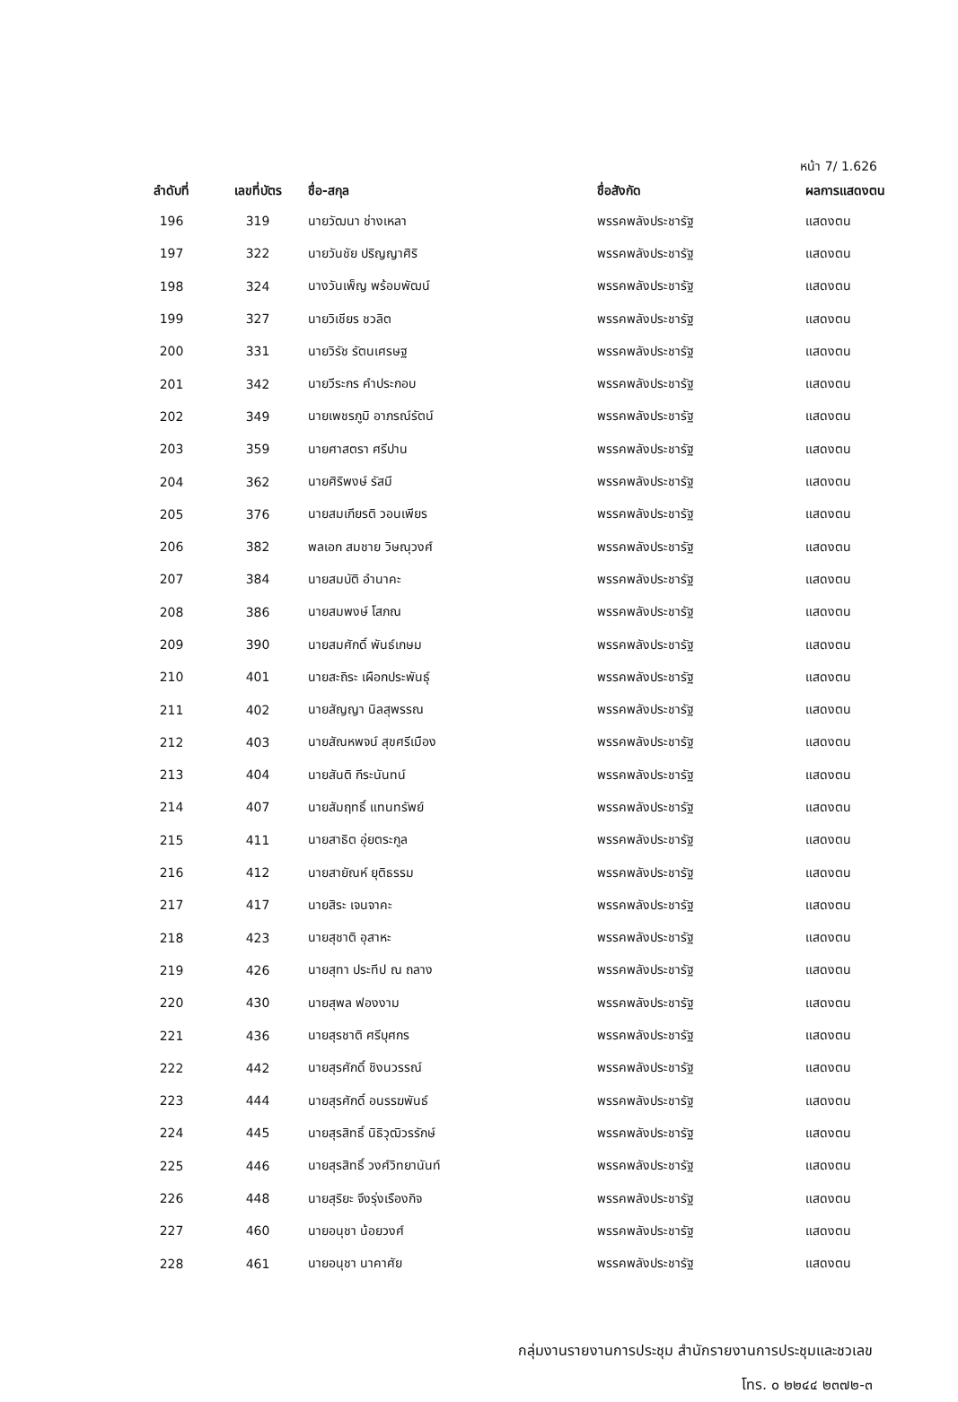หน้า 7/ 1.626
| ลำดับที่ | เลขที่บัตร | ชื่อ-สกุล | ชื่อสังกัด | ผลการแสดงตน |
| --- | --- | --- | --- | --- |
| 196 | 319 | นายวัฒนา ช่างเหลา | พรรคพลังประชารัฐ | แสดงตน |
| 197 | 322 | นายวันชัย ปริญญาศิริ | พรรคพลังประชารัฐ | แสดงตน |
| 198 | 324 | นางวันเพ็ญ พร้อมพัฒน์ | พรรคพลังประชารัฐ | แสดงตน |
| 199 | 327 | นายวิเชียร ชวลิต | พรรคพลังประชารัฐ | แสดงตน |
| 200 | 331 | นายวิรัช รัตนเศรษฐ | พรรคพลังประชารัฐ | แสดงตน |
| 201 | 342 | นายวีระกร คำประกอบ | พรรคพลังประชารัฐ | แสดงตน |
| 202 | 349 | นายเพชรภูมิ อาภรณ์รัตน์ | พรรคพลังประชารัฐ | แสดงตน |
| 203 | 359 | นายศาสตรา ศรีปาน | พรรคพลังประชารัฐ | แสดงตน |
| 204 | 362 | นายศิริพงษ์ รัสมี | พรรคพลังประชารัฐ | แสดงตน |
| 205 | 376 | นายสมเกียรติ วอนเพียร | พรรคพลังประชารัฐ | แสดงตน |
| 206 | 382 | พลเอก สมชาย วิษณุวงศ์ | พรรคพลังประชารัฐ | แสดงตน |
| 207 | 384 | นายสมบัติ อำนาคะ | พรรคพลังประชารัฐ | แสดงตน |
| 208 | 386 | นายสมพงษ์ โสภณ | พรรคพลังประชารัฐ | แสดงตน |
| 209 | 390 | นายสมศักดิ์ พันธ์เกษม | พรรคพลังประชารัฐ | แสดงตน |
| 210 | 401 | นายสะถิระ เผือกประพันธุ์ | พรรคพลังประชารัฐ | แสดงตน |
| 211 | 402 | นายสัญญา นิลสุพรรณ | พรรคพลังประชารัฐ | แสดงตน |
| 212 | 403 | นายสัณหพจน์ สุขศรีเมือง | พรรคพลังประชารัฐ | แสดงตน |
| 213 | 404 | นายสันติ กีระนันทน์ | พรรคพลังประชารัฐ | แสดงตน |
| 214 | 407 | นายสัมฤทธิ์ แทนทรัพย์ | พรรคพลังประชารัฐ | แสดงตน |
| 215 | 411 | นายสาธิต อุ่ยตระกูล | พรรคพลังประชารัฐ | แสดงตน |
| 216 | 412 | นายสายัณห์ ยุติธรรม | พรรคพลังประชารัฐ | แสดงตน |
| 217 | 417 | นายสิระ เจนจาคะ | พรรคพลังประชารัฐ | แสดงตน |
| 218 | 423 | นายสุชาติ อุสาหะ | พรรคพลังประชารัฐ | แสดงตน |
| 219 | 426 | นายสุทา ประทีป ณ ถลาง | พรรคพลังประชารัฐ | แสดงตน |
| 220 | 430 | นายสุพล ฟองงาม | พรรคพลังประชารัฐ | แสดงตน |
| 221 | 436 | นายสุรชาติ ศรีบุศกร | พรรคพลังประชารัฐ | แสดงตน |
| 222 | 442 | นายสุรศักดิ์ ชิงนวรรณ์ | พรรคพลังประชารัฐ | แสดงตน |
| 223 | 444 | นายสุรศักดิ์ อนรรฆพันธ์ | พรรคพลังประชารัฐ | แสดงตน |
| 224 | 445 | นายสุรสิทธิ์ นิธิวุฒิวรรักษ์ | พรรคพลังประชารัฐ | แสดงตน |
| 225 | 446 | นายสุรสิทธิ์ วงศ์วิทยานันท์ | พรรคพลังประชารัฐ | แสดงตน |
| 226 | 448 | นายสุริยะ จึงรุ่งเรืองกิจ | พรรคพลังประชารัฐ | แสดงตน |
| 227 | 460 | นายอนุชา น้อยวงศ์ | พรรคพลังประชารัฐ | แสดงตน |
| 228 | 461 | นายอนุชา นาคาศัย | พรรคพลังประชารัฐ | แสดงตน |
กลุ่มงานรายงานการประชุม สำนักรายงานการประชุมและชวเลข
โทร. ๐ ๒๒๔๔ ๒๓๗๒-๓